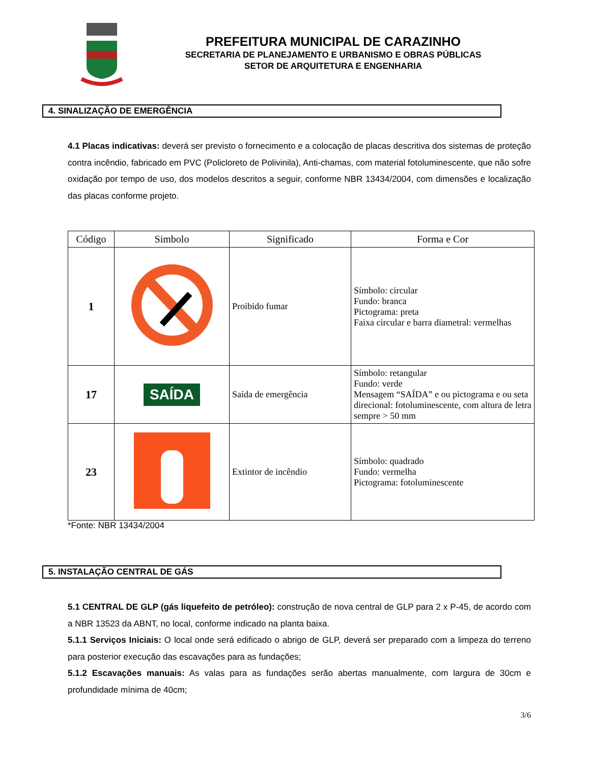PREFEITURA MUNICIPAL DE CARAZINHO
SECRETARIA DE PLANEJAMENTO E URBANISMO E OBRAS PÚBLICAS
SETOR DE ARQUITETURA E ENGENHARIA
4. SINALIZAÇÃO DE EMERGÊNCIA
4.1 Placas indicativas: deverá ser previsto o fornecimento e a colocação de placas descritiva dos sistemas de proteção contra incêndio, fabricado em PVC (Policloreto de Polivinila), Anti-chamas, com material fotoluminescente, que não sofre oxidação por tempo de uso, dos modelos descritos a seguir, conforme NBR 13434/2004, com dimensões e localização das placas conforme projeto.
| Código | Simbolo | Significado | Forma e Cor |
| --- | --- | --- | --- |
| 1 | | Proibido fumar | Símbolo: circular Fundo: branca Pictograma: preta Faixa circular e barra diametral: vermelhas |
| 17 | SAÍDA | Saída de emergência | Símbolo: retangular Fundo: verde Mensagem “SAÍDA” e ou pictograma e ou seta direcional: fotoluminescente, com altura de letra sempre > 50 mm |
| 23 | | Extintor de incêndio | Símbolo: quadrado Fundo: vermelha Pictograma: fotoluminescente |
*Fonte: NBR 13434/2004
5. INSTALAÇÃO CENTRAL DE GÁS
5.1 CENTRAL DE GLP (gás liquefeito de petróleo): construção de nova central de GLP para 2 x P-45, de acordo com a NBR 13523 da ABNT, no local, conforme indicado na planta baixa.
5.1.1 Serviços Iniciais: O local onde será edificado o abrigo de GLP, deverá ser preparado com a limpeza do terreno para posterior execução das escavações para as fundações;
5.1.2 Escavações manuais: As valas para as fundações serão abertas manualmente, com largura de 30cm e profundidade mínima de 40cm;
3/6